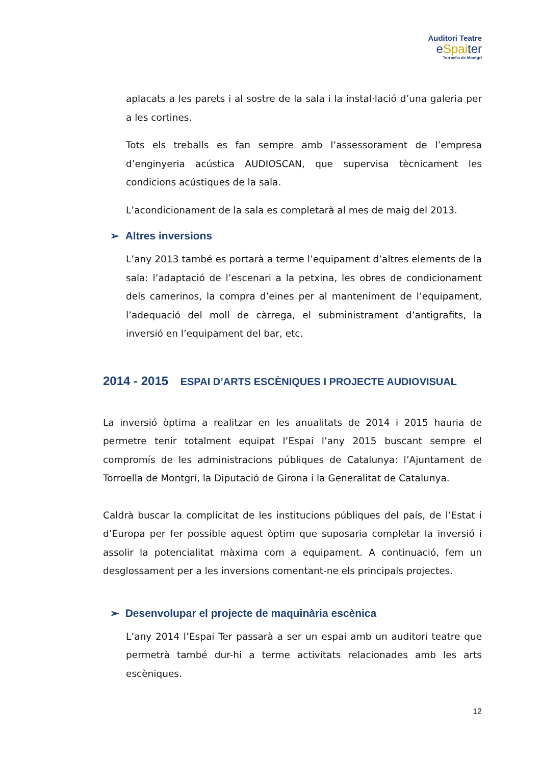Auditori Teatre
eSpaiter
Torroella de Montgrí
aplacats a les parets i al sostre de la sala i la instal·lació d’una galeria per a les cortines.
Tots els treballs es fan sempre amb l’assessorament de l’empresa d’enginyeria acústica AUDIOSCAN, que supervisa tècnicament les condicions acústiques de la sala.
L’acondicionament de la sala es completarà al mes de maig del 2013.
➢ Altres inversions
L’any 2013 també es portarà a terme l’equipament d’altres elements de la sala: l’adaptació de l’escenari a la petxina, les obres de condicionament dels camerinos, la compra d’eines per al manteniment de l’equipament, l’adequació del moll de càrrega, el subministrament d’antigrafits, la inversió en l’equipament del bar, etc.
2014 - 2015 ESPAI D’ARTS ESCÈNIQUES I PROJECTE AUDIOVISUAL
La inversió òptima a realitzar en les anualitats de 2014 i 2015 hauria de permetre tenir totalment equipat l’Espai l’any 2015 buscant sempre el compromís de les administracions públiques de Catalunya: l’Ajuntament de Torroella de Montgrí, la Diputació de Girona i la Generalitat de Catalunya.
Caldrà buscar la complicitat de les institucions públiques del país, de l’Estat i d’Europa per fer possible aquest òptim que suposaria completar la inversió i assolir la potencialitat màxima com a equipament. A continuació, fem un desglossament per a les inversions comentant-ne els principals projectes.
➢ Desenvolupar el projecte de maquinària escènica
L’any 2014 l’Espai Ter passarà a ser un espai amb un auditori teatre que permetrà també dur-hi a terme activitats relacionades amb les arts escèniques.
12